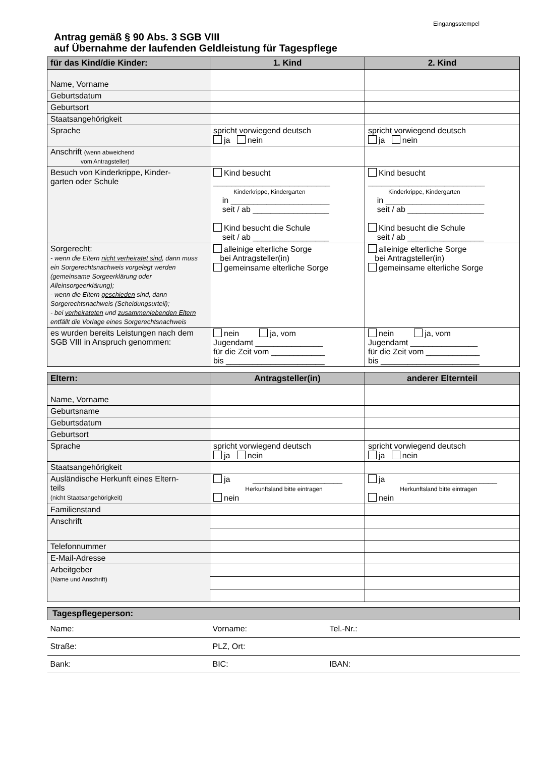Eingangsstempel
Antrag gemäß § 90 Abs. 3 SGB VIII
auf Übernahme der laufenden Geldleistung für Tagespflege
| für das Kind/die Kinder: | 1. Kind | 2. Kind |
| --- | --- | --- |
| Name, Vorname | | |
| Geburtsdatum | | |
| Geburtsort | | |
| Staatsangehörigkeit | | |
| Sprache | spricht vorwiegend deutsch ja nein | spricht vorwiegend deutsch ja nein |
| Anschrift (wenn abweichend vom Antragsteller) | | |
| Besuch von Kinderkrippe, Kinder- garten oder Schule | Kind besucht __________________________ Kinderkrippe, Kindergarten in ______________________ seit / ab _________________ Kind besucht die Schule seit / ab _________________ | Kind besucht __________________________ Kinderkrippe, Kindergarten in ______________________ seit / ab _________________ Kind besucht die Schule seit / ab _________________ |
| Sorgerecht: - wenn die Eltern nicht verheiratet sind , dann muss ein Sorgerechtsnachweis vorgelegt werden (gemeinsame Sorgeerklärung oder Alleinsorgeerklärung); - wenn die Eltern geschieden sind, dann Sorgerechtsnachweis (Scheidungsurteil); - bei verheirateten und zusammenlebenden Eltern entfällt die Vorlage eines Sorgerechtsnachweis | alleinige elterliche Sorge bei Antragsteller(in) gemeinsame elterliche Sorge | alleinige elterliche Sorge bei Antragsteller(in) gemeinsame elterliche Sorge |
| es wurden bereits Leistungen nach dem SGB VIII in Anspruch genommen: | nein ja, vom Jugendamt _______________ für die Zeit vom ____________ bis ______________________ | nein ja, vom Jugendamt _______________ für die Zeit vom ____________ bis ______________________ |
| Eltern: | Antragsteller(in) | anderer Elternteil |
| --- | --- | --- |
| Name, Vorname | | |
| Geburtsname | | |
| Geburtsdatum | | |
| Geburtsort | | |
| Sprache | spricht vorwiegend deutsch ja nein | spricht vorwiegend deutsch ja nein |
| Staatsangehörigkeit | | |
| Ausländische Herkunft eines Eltern- teils (nicht Staatsangehörigkeit) | ja ____________________ Herkunftsland bitte eintragen nein | ja ____________________ Herkunftsland bitte eintragen nein |
| Familienstand | | |
| Anschrift | | |
| Telefonnummer | | |
| E-Mail-Adresse | | |
| Arbeitgeber (Name und Anschrift) | | |
| Tagespflegeperson: | | |
| --- | --- | --- |
| Name: | Vorname: | Tel.-Nr.: |
| Straße: | PLZ, Ort: | |
| Bank: | BIC: | IBAN: |